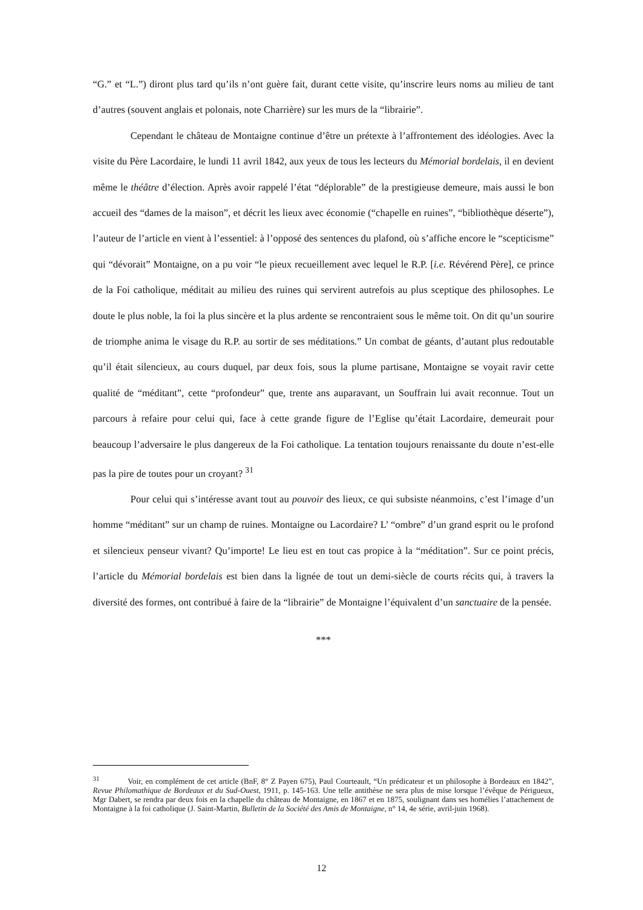“G.” et “L.”) diront plus tard qu’ils n’ont guère fait, durant cette visite, qu’inscrire leurs noms au milieu de tant d’autres (souvent anglais et polonais, note Charrière) sur les murs de la “librairie”.
Cependant le château de Montaigne continue d’être un prétexte à l’affrontement des idéologies. Avec la visite du Père Lacordaire, le lundi 11 avril 1842, aux yeux de tous les lecteurs du Mémorial bordelais, il en devient même le théâtre d’élection. Après avoir rappelé l’état “déplorable” de la prestigieuse demeure, mais aussi le bon accueil des “dames de la maison”, et décrit les lieux avec économie (“chapelle en ruines”, “bibliothèque déserte”), l’auteur de l’article en vient à l’essentiel: à l’opposé des sentences du plafond, où s’affiche encore le “scepticisme” qui “dévorait” Montaigne, on a pu voir “le pieux recueillement avec lequel le R.P. [i.e. Révérend Père], ce prince de la Foi catholique, méditait au milieu des ruines qui servirent autrefois au plus sceptique des philosophes. Le doute le plus noble, la foi la plus sincère et la plus ardente se rencontraient sous le même toit. On dit qu’un sourire de triomphe anima le visage du R.P. au sortir de ses méditations.” Un combat de géants, d’autant plus redoutable qu’il était silencieux, au cours duquel, par deux fois, sous la plume partisane, Montaigne se voyait ravir cette qualité de “méditant”, cette “profondeur” que, trente ans auparavant, un Souffrain lui avait reconnue. Tout un parcours à refaire pour celui qui, face à cette grande figure de l’Eglise qu’était Lacordaire, demeurait pour beaucoup l’adversaire le plus dangereux de la Foi catholique. La tentation toujours renaissante du doute n’est-elle pas la pire de toutes pour un croyant? <sup>31</sup>
Pour celui qui s’intéresse avant tout au pouvoir des lieux, ce qui subsiste néanmoins, c’est l’image d’un homme “méditant” sur un champ de ruines. Montaigne ou Lacordaire? L’ “ombre” d’un grand esprit ou le profond et silencieux penseur vivant? Qu’importe! Le lieu est en tout cas propice à la “méditation”. Sur ce point précis, l’article du Mémorial bordelais est bien dans la lignée de tout un demi-siècle de courts récits qui, à travers la diversité des formes, ont contribué à faire de la “librairie” de Montaigne l’équivalent d’un sanctuaire de la pensée.
***
<sup>31</sup> Voir, en complément de cet article (BnF, 8° Z Payen 675), Paul Courteault, “Un prédicateur et un philosophe à Bordeaux en 1842”, Revue Philomathique de Bordeaux et du Sud-Ouest, 1911, p. 145-163. Une telle antithèse ne sera plus de mise lorsque l’évêque de Périgueux, Mgr Dabert, se rendra par deux fois en la chapelle du château de Montaigne, en 1867 et en 1875, soulignant dans ses homélies l’attachement de Montaigne à la foi catholique (J. Saint-Martin, Bulletin de la Société des Amis de Montaigne, n° 14, 4e série, avril-juin 1968).
12